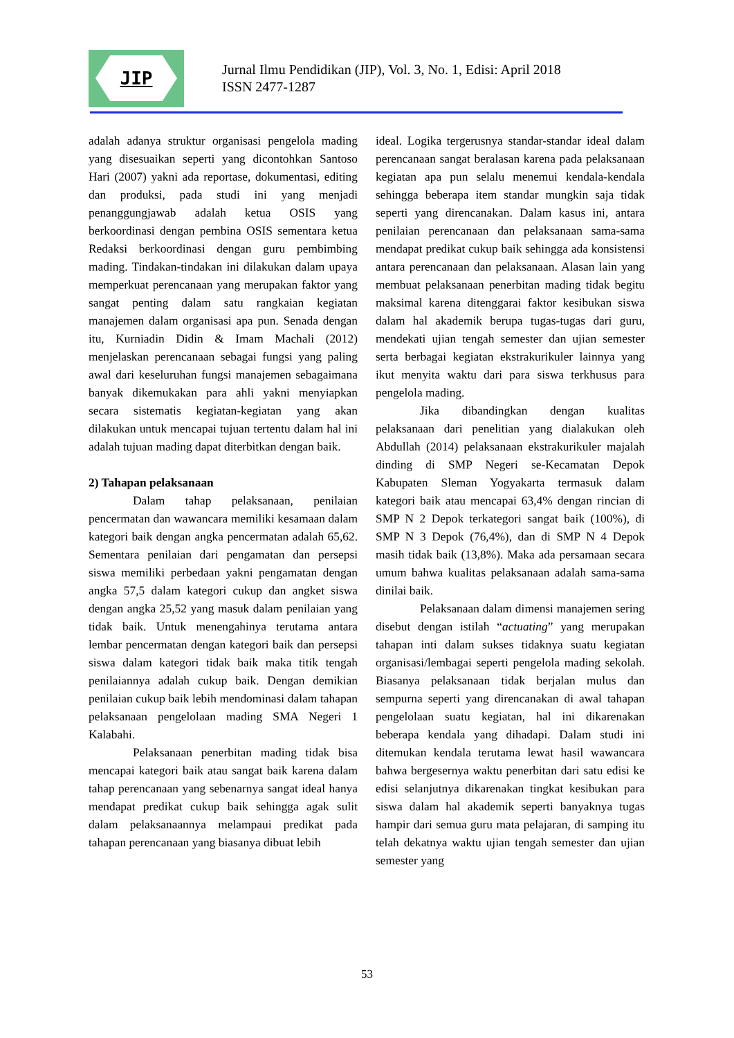JIP
Jurnal Ilmu Pendidikan (JIP), Vol. 3, No. 1, Edisi: April 2018
ISSN 2477-1287
adalah adanya struktur organisasi pengelola mading yang disesuaikan seperti yang dicontohkan Santoso Hari (2007) yakni ada reportase, dokumentasi, editing dan produksi, pada studi ini yang menjadi penanggungjawab adalah ketua OSIS yang berkoordinasi dengan pembina OSIS sementara ketua Redaksi berkoordinasi dengan guru pembimbing mading. Tindakan-tindakan ini dilakukan dalam upaya memperkuat perencanaan yang merupakan faktor yang sangat penting dalam satu rangkaian kegiatan manajemen dalam organisasi apa pun. Senada dengan itu, Kurniadin Didin & Imam Machali (2012) menjelaskan perencanaan sebagai fungsi yang paling awal dari keseluruhan fungsi manajemen sebagaimana banyak dikemukakan para ahli yakni menyiapkan secara sistematis kegiatan-kegiatan yang akan dilakukan untuk mencapai tujuan tertentu dalam hal ini adalah tujuan mading dapat diterbitkan dengan baik.
2) Tahapan pelaksanaan
Dalam tahap pelaksanaan, penilaian pencermatan dan wawancara memiliki kesamaan dalam kategori baik dengan angka pencermatan adalah 65,62. Sementara penilaian dari pengamatan dan persepsi siswa memiliki perbedaan yakni pengamatan dengan angka 57,5 dalam kategori cukup dan angket siswa dengan angka 25,52 yang masuk dalam penilaian yang tidak baik. Untuk menengahinya terutama antara lembar pencermatan dengan kategori baik dan persepsi siswa dalam kategori tidak baik maka titik tengah penilaiannya adalah cukup baik. Dengan demikian penilaian cukup baik lebih mendominasi dalam tahapan pelaksanaan pengelolaan mading SMA Negeri 1 Kalabahi.
Pelaksanaan penerbitan mading tidak bisa mencapai kategori baik atau sangat baik karena dalam tahap perencanaan yang sebenarnya sangat ideal hanya mendapat predikat cukup baik sehingga agak sulit dalam pelaksanaannya melampaui predikat pada tahapan perencanaan yang biasanya dibuat lebih
ideal. Logika tergerusnya standar-standar ideal dalam perencanaan sangat beralasan karena pada pelaksanaan kegiatan apa pun selalu menemui kendala-kendala sehingga beberapa item standar mungkin saja tidak seperti yang direncanakan. Dalam kasus ini, antara penilaian perencanaan dan pelaksanaan sama-sama mendapat predikat cukup baik sehingga ada konsistensi antara perencanaan dan pelaksanaan. Alasan lain yang membuat pelaksanaan penerbitan mading tidak begitu maksimal karena ditenggarai faktor kesibukan siswa dalam hal akademik berupa tugas-tugas dari guru, mendekati ujian tengah semester dan ujian semester serta berbagai kegiatan ekstrakurikuler lainnya yang ikut menyita waktu dari para siswa terkhusus para pengelola mading.
Jika dibandingkan dengan kualitas pelaksanaan dari penelitian yang dialakukan oleh Abdullah (2014) pelaksanaan ekstrakurikuler majalah dinding di SMP Negeri se-Kecamatan Depok Kabupaten Sleman Yogyakarta termasuk dalam kategori baik atau mencapai 63,4% dengan rincian di SMP N 2 Depok terkategori sangat baik (100%), di SMP N 3 Depok (76,4%), dan di SMP N 4 Depok masih tidak baik (13,8%). Maka ada persamaan secara umum bahwa kualitas pelaksanaan adalah sama-sama dinilai baik.
Pelaksanaan dalam dimensi manajemen sering disebut dengan istilah “actuating” yang merupakan tahapan inti dalam sukses tidaknya suatu kegiatan organisasi/lembagai seperti pengelola mading sekolah. Biasanya pelaksanaan tidak berjalan mulus dan sempurna seperti yang direncanakan di awal tahapan pengelolaan suatu kegiatan, hal ini dikarenakan beberapa kendala yang dihadapi. Dalam studi ini ditemukan kendala terutama lewat hasil wawancara bahwa bergesernya waktu penerbitan dari satu edisi ke edisi selanjutnya dikarenakan tingkat kesibukan para siswa dalam hal akademik seperti banyaknya tugas hampir dari semua guru mata pelajaran, di samping itu telah dekatnya waktu ujian tengah semester dan ujian semester yang
53